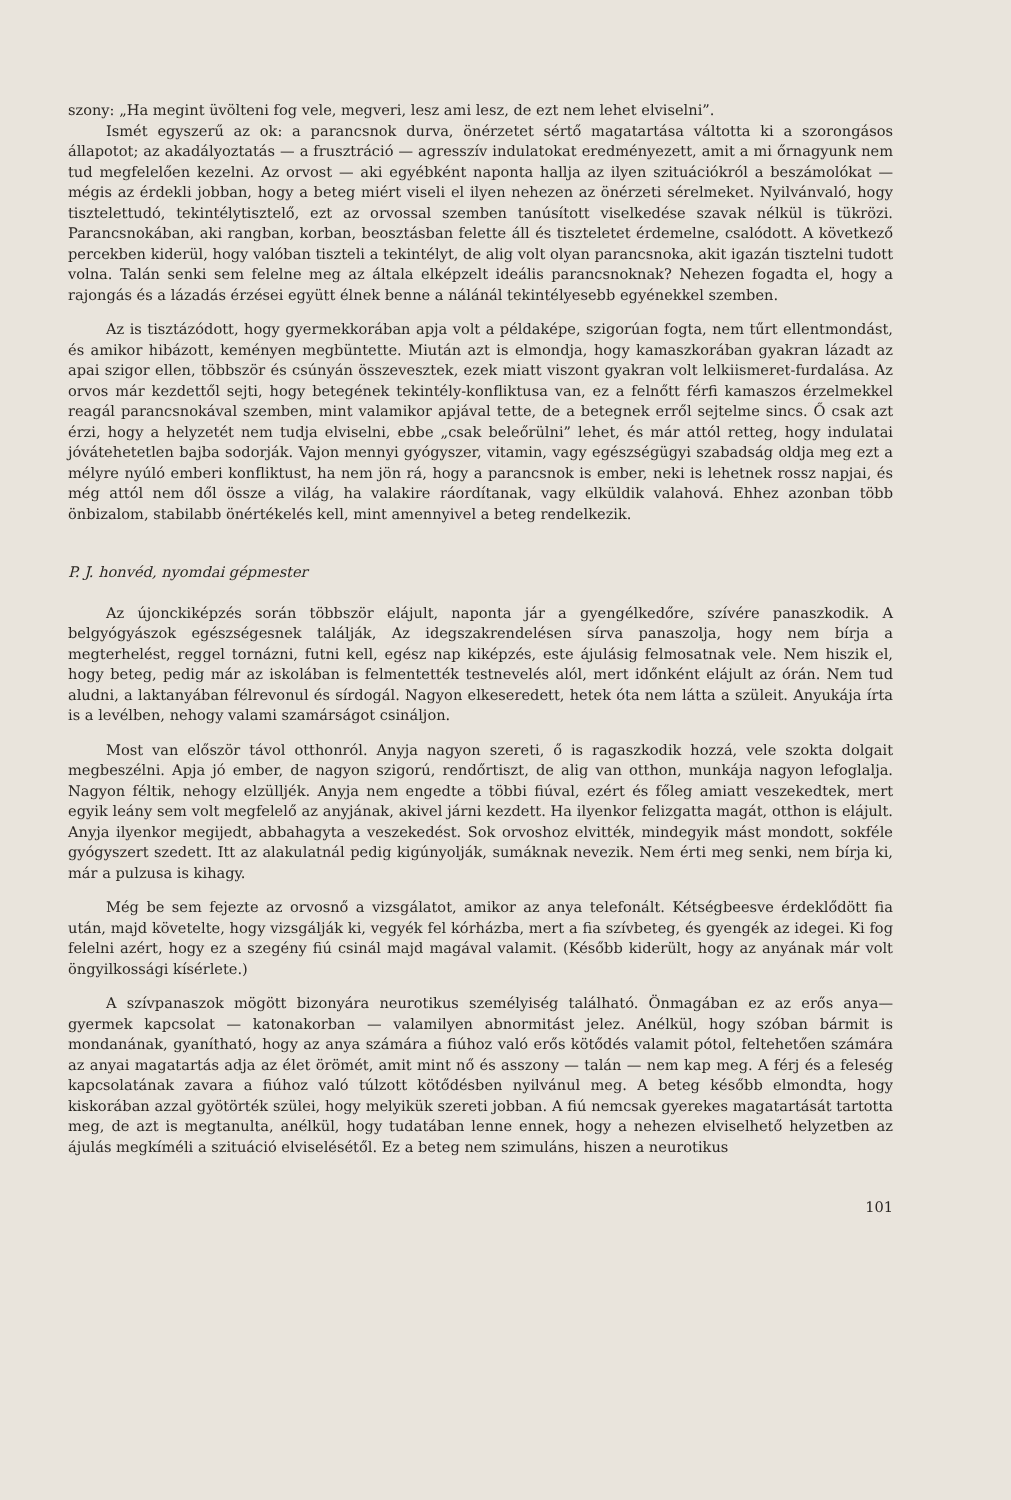szony: „Ha megint üvölteni fog vele, megveri, lesz ami lesz, de ezt nem lehet elviselni”.
Ismét egyszerű az ok: a parancsnok durva, önérzetet sértő magatartása váltotta ki a szorongásos állapotot; az akadályoztatás — a frusztráció — agresszív indulatokat eredményezett, amit a mi őrnagyunk nem tud megfelelően kezelni. Az orvost — aki egyébként naponta hallja az ilyen szituációkról a beszámolókat — mégis az érdekli jobban, hogy a beteg miért viseli el ilyen nehezen az önérzeti sérelmeket. Nyilvánvaló, hogy tisztelettudó, tekintélytisztelő, ezt az orvossal szemben tanúsított viselkedése szavak nélkül is tükrözi. Parancsnokában, aki rangban, korban, beosztásban felette áll és tiszteletet érdemelne, csalódott. A következő percekben kiderül, hogy valóban tiszteli a tekintélyt, de alig volt olyan parancsnoka, akit igazán tisztelni tudott volna. Talán senki sem felelne meg az általa elképzelt ideális parancsnoknak? Nehezen fogadta el, hogy a rajongás és a lázadás érzései együtt élnek benne a nálánál tekintélyesebb egyénekkel szemben.
Az is tisztázódott, hogy gyermekkorában apja volt a példaképe, szigorúan fogta, nem tűrt ellentmondást, és amikor hibázott, keményen megbüntette. Miután azt is elmondja, hogy kamaszkorában gyakran lázadt az apai szigor ellen, többször és csúnyán összevesztek, ezek miatt viszont gyakran volt lelkiismeret-furdalása. Az orvos már kezdettől sejti, hogy betegének tekintély-konfliktusa van, ez a felnőtt férfi kamaszos érzelmekkel reagál parancsnokával szemben, mint valamikor apjával tette, de a betegnek erről sejtelme sincs. Ő csak azt érzi, hogy a helyzetét nem tudja elviselni, ebbe „csak beleőrülni” lehet, és már attól retteg, hogy indulatai jóvátehetetlen bajba sodorják. Vajon mennyi gyógyszer, vitamin, vagy egészségügyi szabadság oldja meg ezt a mélyre nyúló emberi konfliktust, ha nem jön rá, hogy a parancsnok is ember, neki is lehetnek rossz napjai, és még attól nem dől össze a világ, ha valakire ráordítanak, vagy elküldik valahová. Ehhez azonban több önbizalom, stabilabb önértékelés kell, mint amennyivel a beteg rendelkezik.
P. J. honvéd, nyomdai gépmester
Az újonckiképzés során többször elájult, naponta jár a gyengélkedőre, szívére panaszkodik. A belgyógyászok egészségesnek találják, Az idegszakrendelésen sírva panaszolja, hogy nem bírja a megterhelést, reggel tornázni, futni kell, egész nap kiképzés, este ájulásig felmosatnak vele. Nem hiszik el, hogy beteg, pedig már az iskolában is felmentették testnevelés alól, mert időnként elájult az órán. Nem tud aludni, a laktanyában félrevonul és sírdogál. Nagyon elkeseredett, hetek óta nem látta a szüleit. Anyukája írta is a levélben, nehogy valami szamárságot csináljon.
Most van először távol otthonról. Anyja nagyon szereti, ő is ragaszkodik hozzá, vele szokta dolgait megbeszélni. Apja jó ember, de nagyon szigorú, rendőrtiszt, de alig van otthon, munkája nagyon lefoglalja. Nagyon féltik, nehogy elzülljék. Anyja nem engedte a többi fiúval, ezért és főleg amiatt veszekedtek, mert egyik leány sem volt megfelelő az anyjának, akivel járni kezdett. Ha ilyenkor felizgatta magát, otthon is elájult. Anyja ilyenkor megijedt, abbahagyta a veszekedést. Sok orvoshoz elvitték, mindegyik mást mondott, sokféle gyógyszert szedett. Itt az alakulatnál pedig kigúnyolják, sumáknak nevezik. Nem érti meg senki, nem bírja ki, már a pulzusa is kihagy.
Még be sem fejezte az orvosnő a vizsgálatot, amikor az anya telefonált. Kétségbeesve érdeklődött fia után, majd követelte, hogy vizsgálják ki, vegyék fel kórházba, mert a fia szívbeteg, és gyengék az idegei. Ki fog felelni azért, hogy ez a szegény fiú csinál majd magával valamit. (Később kiderült, hogy az anyának már volt öngyilkossági kísérlete.)
A szívpanaszok mögött bizonyára neurotikus személyiség található. Önmagában ez az erős anya—gyermek kapcsolat — katonakorban — valamilyen abnormitást jelez. Anélkül, hogy szóban bármit is mondanának, gyanítható, hogy az anya számára a fiúhoz való erős kötődés valamit pótol, feltehetően számára az anyai magatartás adja az élet örömét, amit mint nő és asszony — talán — nem kap meg. A férj és a feleség kapcsolatának zavara a fiúhoz való túlzott kötődésben nyilvánul meg. A beteg később elmondta, hogy kiskorában azzal gyötörték szülei, hogy melyikük szereti jobban. A fiú nemcsak gyerekes magatartását tartotta meg, de azt is megtanulta, anélkül, hogy tudatában lenne ennek, hogy a nehezen elviselhető helyzetben az ájulás megkíméli a szituáció elviselésétől. Ez a beteg nem szimuláns, hiszen a neurotikus
101